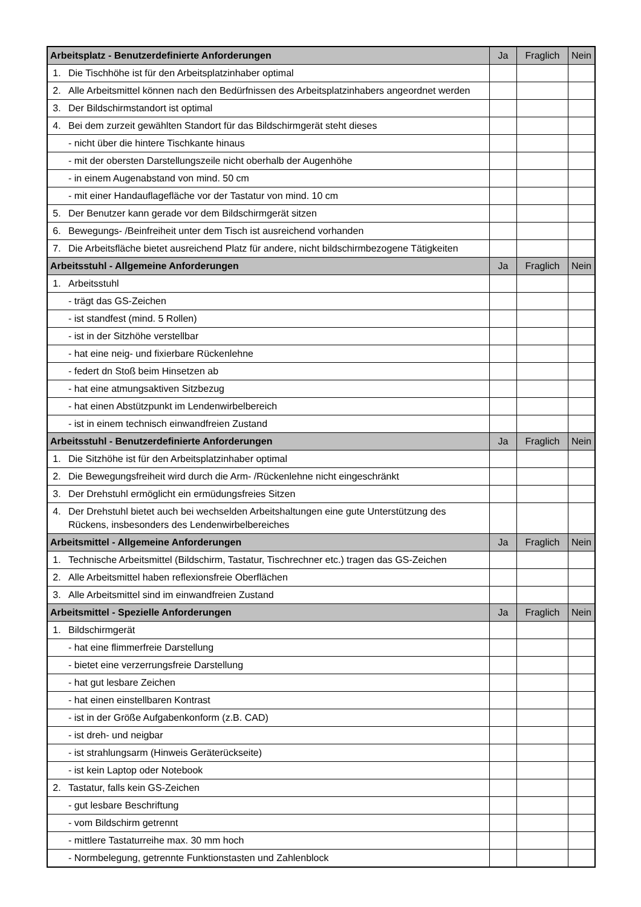| Arbeitsplatz - Benutzerdefinierte Anforderungen | | Ja | Fraglich | Nein |
| --- | --- | --- | --- | --- |
| 1. | Die Tischhöhe ist für den Arbeitsplatzinhaber optimal | | | |
| 2. | Alle Arbeitsmittel können nach den Bedürfnissen des Arbeitsplatzinhabers angeordnet werden | | | |
| 3. | Der Bildschirmstandort ist optimal | | | |
| 4. | Bei dem zurzeit gewählten Standort für das Bildschirmgerät steht dieses | | | |
| | - nicht über die hintere Tischkante hinaus | | | |
| | - mit der obersten Darstellungszeile nicht oberhalb der Augenhöhe | | | |
| | - in einem Augenabstand von mind. 50 cm | | | |
| | - mit einer Handauflagefläche vor der Tastatur von mind. 10 cm | | | |
| 5. | Der Benutzer kann gerade vor dem Bildschirmgerät sitzen | | | |
| 6. | Bewegungs- /Beinfreiheit unter dem Tisch ist ausreichend vorhanden | | | |
| 7. | Die Arbeitsfläche bietet ausreichend Platz für andere, nicht bildschirmbezogene Tätigkeiten | | | |
| Arbeitsstuhl - Allgemeine Anforderungen | | Ja | Fraglich | Nein |
| 1. | Arbeitsstuhl | | | |
| | - trägt das GS-Zeichen | | | |
| | - ist standfest (mind. 5 Rollen) | | | |
| | - ist in der Sitzhöhe verstellbar | | | |
| | - hat eine neig- und fixierbare Rückenlehne | | | |
| | - federt dn Stoß beim Hinsetzen ab | | | |
| | - hat eine atmungsaktiven Sitzbezug | | | |
| | - hat einen Abstützpunkt im Lendenwirbelbereich | | | |
| | - ist in einem technisch einwandfreien Zustand | | | |
| Arbeitsstuhl - Benutzerdefinierte Anforderungen | | Ja | Fraglich | Nein |
| 1. | Die Sitzhöhe ist für den Arbeitsplatzinhaber optimal | | | |
| 2. | Die Bewegungsfreiheit wird durch die Arm- /Rückenlehne nicht eingeschränkt | | | |
| 3. | Der Drehstuhl ermöglicht ein ermüdungsfreies Sitzen | | | |
| 4. | Der Drehstuhl bietet auch bei wechselden Arbeitshaltungen eine gute Unterstützung des Rückens, insbesonders des Lendenwirbelbereiches | | | |
| Arbeitsmittel - Allgemeine Anforderungen | | Ja | Fraglich | Nein |
| 1. | Technische Arbeitsmittel (Bildschirm, Tastatur, Tischrechner etc.) tragen das GS-Zeichen | | | |
| 2. | Alle Arbeitsmittel haben reflexionsfreie Oberflächen | | | |
| 3. | Alle Arbeitsmittel sind im einwandfreien Zustand | | | |
| Arbeitsmittel - Spezielle Anforderungen | | Ja | Fraglich | Nein |
| 1. | Bildschirmgerät | | | |
| | - hat eine flimmerfreie Darstellung | | | |
| | - bietet eine verzerrungsfreie Darstellung | | | |
| | - hat gut lesbare Zeichen | | | |
| | - hat einen einstellbaren Kontrast | | | |
| | - ist in der Größe Aufgabenkonform (z.B. CAD) | | | |
| | - ist dreh- und neigbar | | | |
| | - ist strahlungsarm (Hinweis Geräterückseite) | | | |
| | - ist kein Laptop oder Notebook | | | |
| 2. | Tastatur, falls kein GS-Zeichen | | | |
| | - gut lesbare Beschriftung | | | |
| | - vom Bildschirm getrennt | | | |
| | - mittlere Tastaturreihe max. 30 mm hoch | | | |
| | - Normbelegung, getrennte Funktionstasten und Zahlenblock | | | |